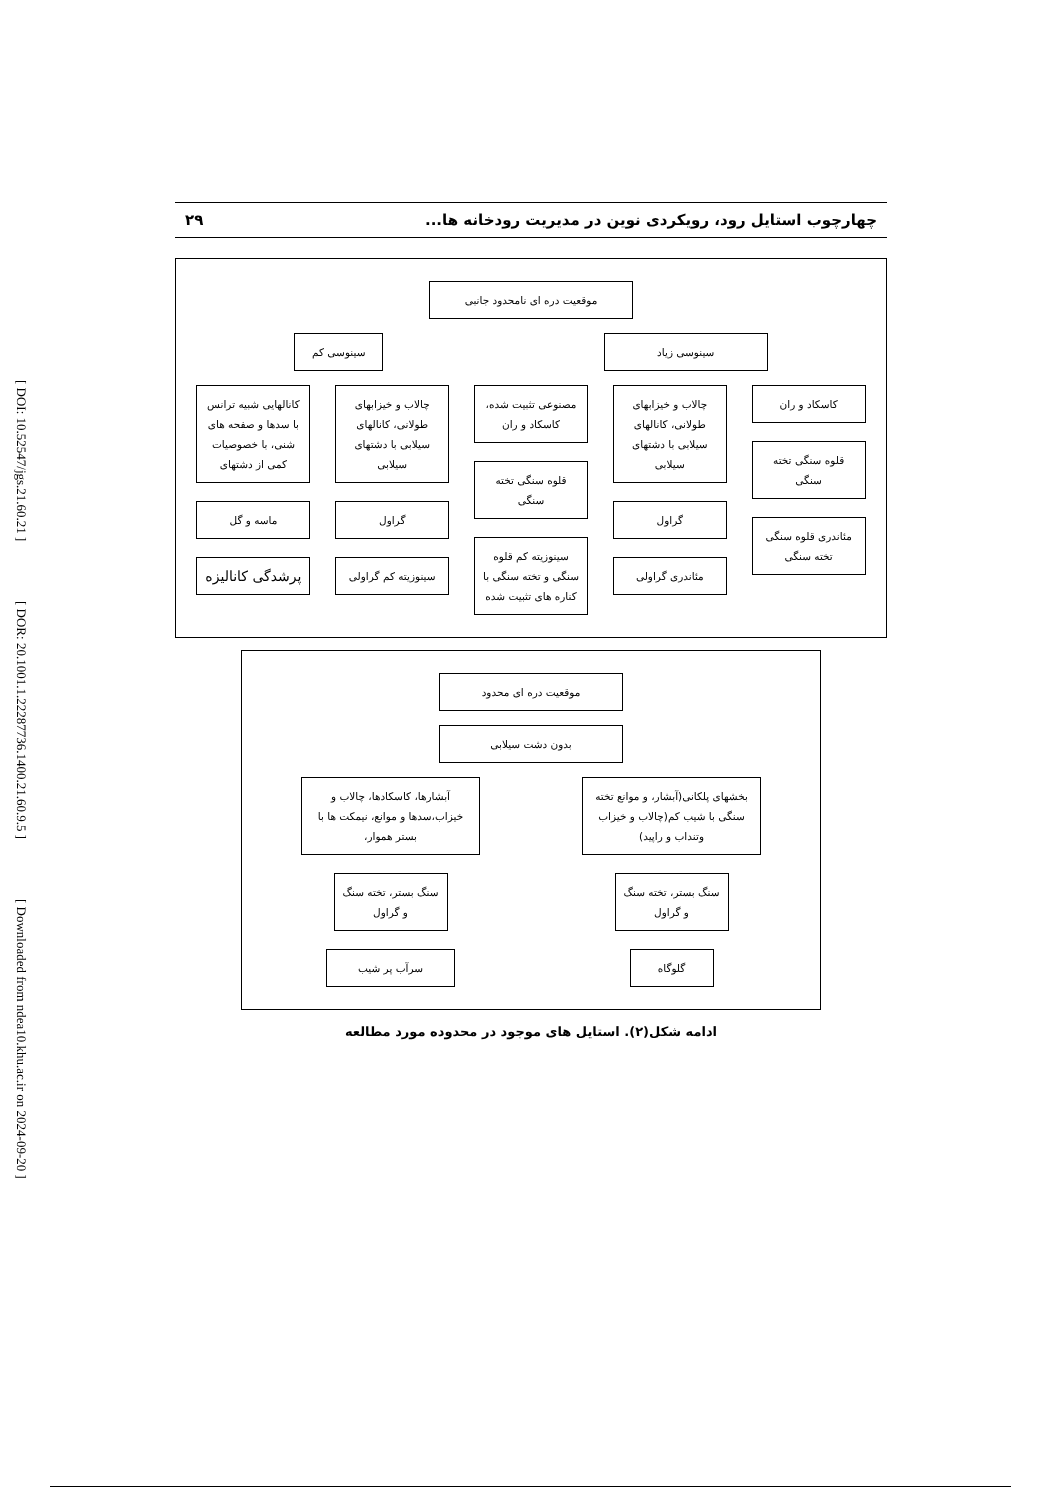[ DOI: 10.52547/jgs.21.60.21 ] [ DOR: 20.1001.1.22287736.1400.21.60.9.5 ] [ Downloaded from ndea10.khu.ac.ir on 2024-09-20 ]
چهارچوب استایل رود، رویکردی نوین در مدیریت رودخانه ها... ۲۹
موقعیت دره ای نامحدود جانبی
سینوسی زیاد سینوسی کم
کاسکاد و ران
قلوه سنگی تخته سنگی
مئاندری قلوه سنگی تخته سنگی
چالاب و خیزابهای طولانی، کانالهای سیلابی با دشتهای سیلابی
گراول
مئاندری گراولی
مصنوعی تثبیت شده، کاسکاد و ران
قلوه سنگی تخته سنگی
سینوزیته کم قلوه سنگی و تخته سنگی با کناره های تثبیت شده
چالاب و خیزابهای طولانی، کانالهای سیلابی با دشتهای سیلابی
گراول
سینوزیته کم گراولی
کانالهایی شبیه ترانس با سدها و صفحه های شنی، با خصوصیات کمی از دشتهای
ماسه و گل
پرشدگی کانالیزه
موقعیت دره ای محدود
بدون دشت سیلابی
بخشهای پلکانی(آبشار، و موانع تخته سنگی با شیب کم(چالاب و خیزاب وتنداب و راپید)
سنگ بستر، تخته سنگ و گراول
گلوگاه
آبشارها، کاسکادها، چالاب و خیزاب،سدها و موانع، نیمکت ها با بستر هموار،
سنگ بستر، تخته سنگ و گراول
سرآب پر شیب
ادامه شکل(۲). استایل های موجود در محدوده مورد مطالعه